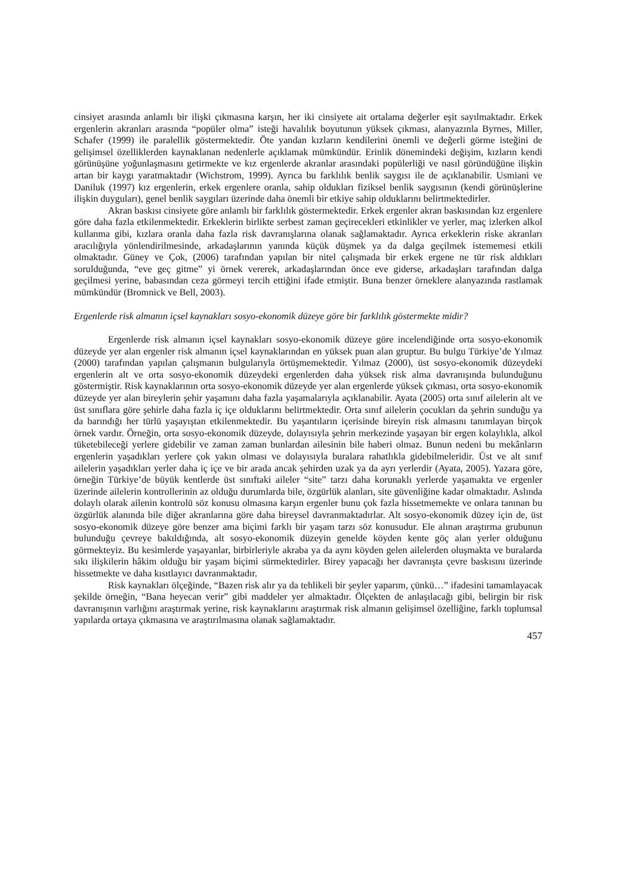cinsiyet arasında anlamlı bir ilişki çıkmasına karşın, her iki cinsiyete ait ortalama değerler eşit sayılmaktadır. Erkek ergenlerin akranları arasında “popüler olma” isteği havalılık boyutunun yüksek çıkması, alanyazınla Byrnes, Miller, Schafer (1999) ile paralellik göstermektedir. Öte yandan kızların kendilerini önemli ve değerli görme isteğini de gelişimsel özelliklerden kaynaklanan nedenlerle açıklamak mümkündür. Erinlik dönemindeki değişim, kızların kendi görünüşüne yoğunlaşmasını getirmekte ve kız ergenlerde akranlar arasındaki popülerliği ve nasıl göründüğüne ilişkin artan bir kaygı yaratmaktadır (Wichstrom, 1999). Ayrıca bu farklılık benlik saygısı ile de açıklanabilir. Usmiani ve Daniluk (1997) kız ergenlerin, erkek ergenlere oranla, sahip oldukları fiziksel benlik saygısının (kendi görünüşlerine ilişkin duyguları), genel benlik saygıları üzerinde daha önemli bir etkiye sahip olduklarını belirtmektedirler.
Akran baskısı cinsiyete göre anlamlı bir farklılık göstermektedir. Erkek ergenler akran baskısından kız ergenlere göre daha fazla etkilenmektedir. Erkeklerin birlikte serbest zaman geçirecekleri etkinlikler ve yerler, maç izlerken alkol kullanma gibi, kızlara oranla daha fazla risk davranışlarına olanak sağlamaktadır. Ayrıca erkeklerin riske akranları aracılığıyla yönlendirilmesinde, arkadaşlarının yanında küçük düşmek ya da dalga geçilmek istememesi etkili olmaktadır. Güney ve Çok, (2006) tarafından yapılan bir nitel çalışmada bir erkek ergene ne tür risk aldıkları sorulduğunda, “eve geç gitme” yi örnek vererek, arkadaşlarından önce eve giderse, arkadaşları tarafından dalga geçilmesi yerine, babasından ceza görmeyi tercih ettiğini ifade etmiştir. Buna benzer örneklere alanyazında rastlamak mümkündür (Bromnick ve Bell, 2003).
Ergenlerde risk almanın içsel kaynakları sosyo-ekonomik düzeye göre bir farklılık göstermekte midir?
Ergenlerde risk almanın içsel kaynakları sosyo-ekonomik düzeye göre incelendiğinde orta sosyo-ekonomik düzeyde yer alan ergenler risk almanın içsel kaynaklarından en yüksek puan alan gruptur. Bu bulgu Türkiye’de Yılmaz (2000) tarafından yapılan çalışmanın bulgularıyla örtüşmemektedir. Yılmaz (2000), üst sosyo-ekonomik düzeydeki ergenlerin alt ve orta sosyo-ekonomik düzeydeki ergenlerden daha yüksek risk alma davranışında bulunduğunu göstermiştir. Risk kaynaklarının orta sosyo-ekonomik düzeyde yer alan ergenlerde yüksek çıkması, orta sosyo-ekonomik düzeyde yer alan bireylerin şehir yaşamını daha fazla yaşamalarıyla açıklanabilir. Ayata (2005) orta sınıf ailelerin alt ve üst sınıflara göre şehirle daha fazla iç içe olduklarını belirtmektedir. Orta sınıf ailelerin çocukları da şehrin sunduğu ya da barındığı her türlü yaşayıştan etkilenmektedir. Bu yaşantıların içerisinde bireyin risk almasını tanımlayan birçok örnek vardır. Örneğin, orta sosyo-ekonomik düzeyde, dolayısıyla şehrin merkezinde yaşayan bir ergen kolaylıkla, alkol tüketebileceği yerlere gidebilir ve zaman zaman bunlardan ailesinin bile haberi olmaz. Bunun nedeni bu mekânların ergenlerin yaşadıkları yerlere çok yakın olması ve dolayısıyla buralara rahatlıkla gidebilmeleridir. Üst ve alt sınıf ailelerin yaşadıkları yerler daha iç içe ve bir arada ancak şehirden uzak ya da ayrı yerlerdir (Ayata, 2005). Yazara göre, örneğin Türkiye’de büyük kentlerde üst sınıftaki aileler “site” tarzı daha korunaklı yerlerde yaşamakta ve ergenler üzerinde ailelerin kontrollerinin az olduğu durumlarda bile, özgürlük alanları, site güvenliğine kadar olmaktadır. Aslında dolaylı olarak ailenin kontrolü söz konusu olmasına karşın ergenler bunu çok fazla hissetmemekte ve onlara tanınan bu özgürlük alanında bile diğer akranlarına göre daha bireysel davranmaktadırlar. Alt sosyo-ekonomik düzey için de, üst sosyo-ekonomik düzeye göre benzer ama biçimi farklı bir yaşam tarzı söz konusudur. Ele alınan araştırma grubunun bulunduğu çevreye bakıldığında, alt sosyo-ekonomik düzeyin genelde köyden kente göç alan yerler olduğunu görmekteyiz. Bu kesimlerde yaşayanlar, birbirleriyle akraba ya da aynı köyden gelen ailelerden oluşmakta ve buralarda sıkı ilişkilerin hâkim olduğu bir yaşam biçimi sürmektedirler. Birey yapacağı her davranışta çevre baskısını üzerinde hissetmekte ve daha kısıtlayıcı davranmaktadır.
Risk kaynakları ölçeğinde, “Bazen risk alır ya da tehlikeli bir şeyler yaparım, çünkü…” ifadesini tamamlayacak şekilde örneğin, “Bana heyecan verir” gibi maddeler yer almaktadır. Ölçekten de anlaşılacağı gibi, belirgin bir risk davranışının varlığını araştırmak yerine, risk kaynaklarını araştırmak risk almanın gelişimsel özelliğine, farklı toplumsal yapılarda ortaya çıkmasına ve araştırılmasına olanak sağlamaktadır.
457